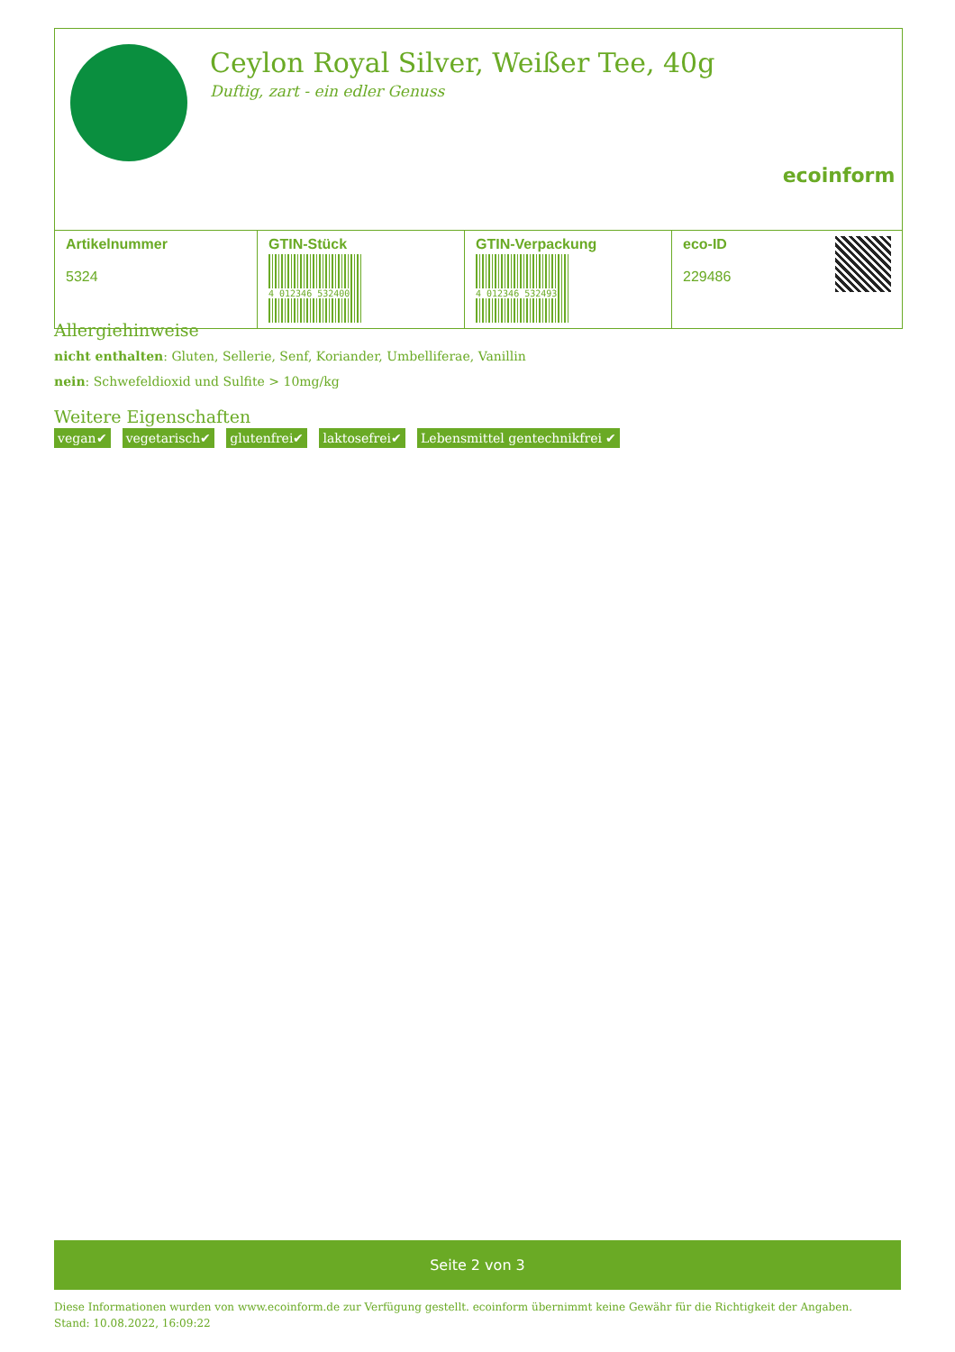Ceylon Royal Silver, Weißer Tee, 40g
Duftig, zart - ein edler Genuss
ecoinform
| Artikelnummer 5324 | GTIN-Stück 4 012346 532400 | GTIN-Verpackung 4 012346 532493 | eco-ID 229486 |
Allergiehinweise
nicht enthalten: Gluten, Sellerie, Senf, Koriander, Umbelliferae, Vanillin
nein: Schwefeldioxid und Sulfite > 10mg/kg
Weitere Eigenschaften
vegan✔ vegetarisch✔ glutenfrei✔ laktosefrei✔ Lebensmittel gentechnikfrei ✔
Seite 2 von 3
Diese Informationen wurden von www.ecoinform.de zur Verfügung gestellt. ecoinform übernimmt keine Gewähr für die Richtigkeit der Angaben.
Stand: 10.08.2022, 16:09:22